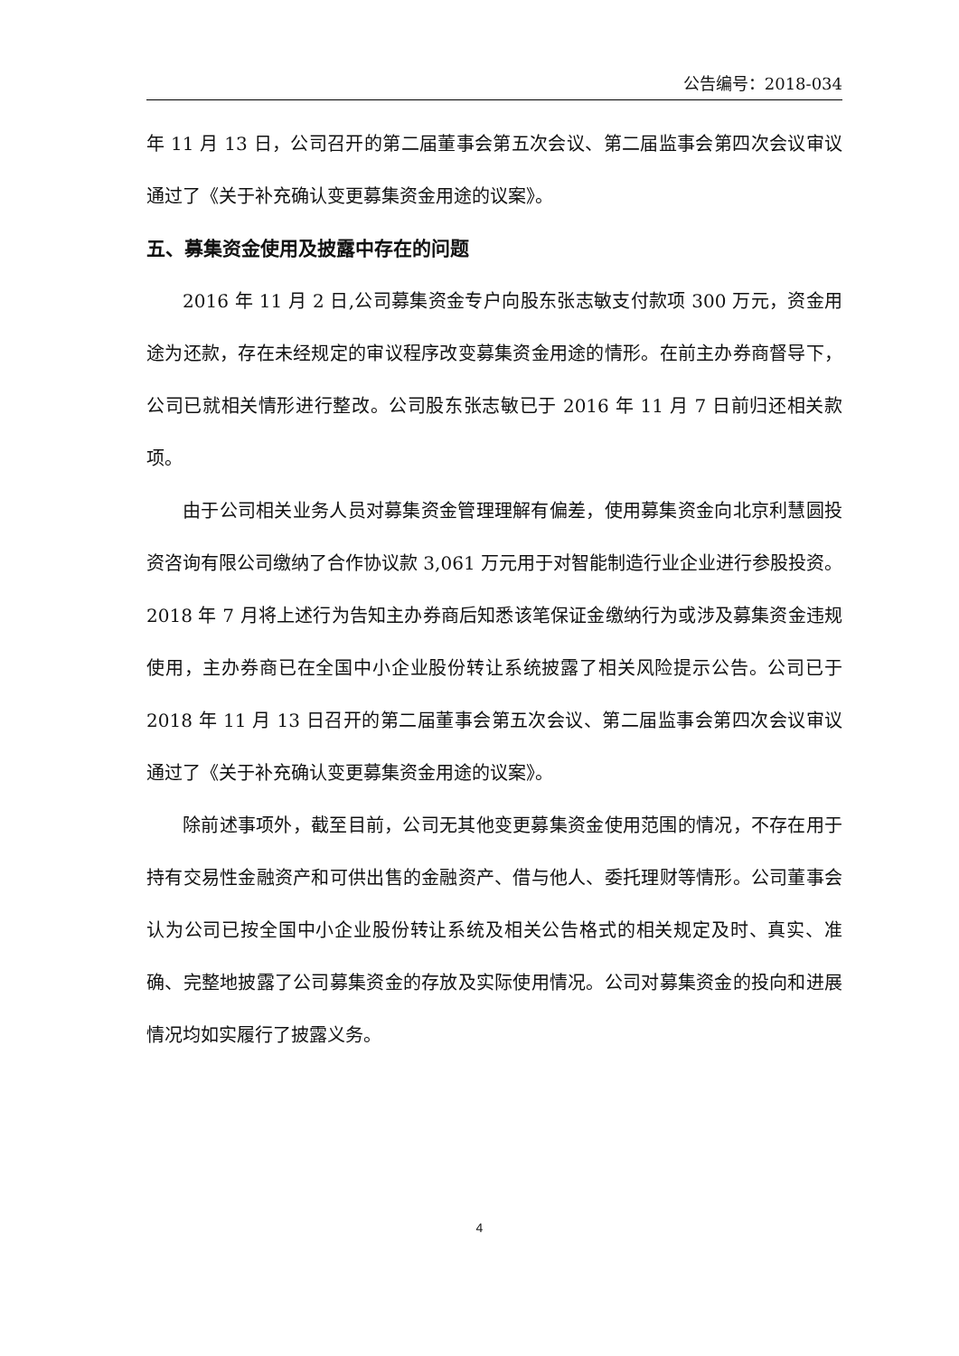公告编号：2018-034
年 11 月 13 日，公司召开的第二届董事会第五次会议、第二届监事会第四次会议审议通过了《关于补充确认变更募集资金用途的议案》。
五、募集资金使用及披露中存在的问题
2016 年 11 月 2 日,公司募集资金专户向股东张志敏支付款项 300 万元，资金用途为还款，存在未经规定的审议程序改变募集资金用途的情形。在前主办券商督导下，公司已就相关情形进行整改。公司股东张志敏已于 2016 年 11 月 7 日前归还相关款项。
由于公司相关业务人员对募集资金管理理解有偏差，使用募集资金向北京利慧圆投资咨询有限公司缴纳了合作协议款 3,061 万元用于对智能制造行业企业进行参股投资。2018 年 7 月将上述行为告知主办券商后知悉该笔保证金缴纳行为或涉及募集资金违规使用，主办券商已在全国中小企业股份转让系统披露了相关风险提示公告。公司已于 2018 年 11 月 13 日召开的第二届董事会第五次会议、第二届监事会第四次会议审议通过了《关于补充确认变更募集资金用途的议案》。
除前述事项外，截至目前，公司无其他变更募集资金使用范围的情况，不存在用于持有交易性金融资产和可供出售的金融资产、借与他人、委托理财等情形。公司董事会认为公司已按全国中小企业股份转让系统及相关公告格式的相关规定及时、真实、准确、完整地披露了公司募集资金的存放及实际使用情况。公司对募集资金的投向和进展情况均如实履行了披露义务。
4